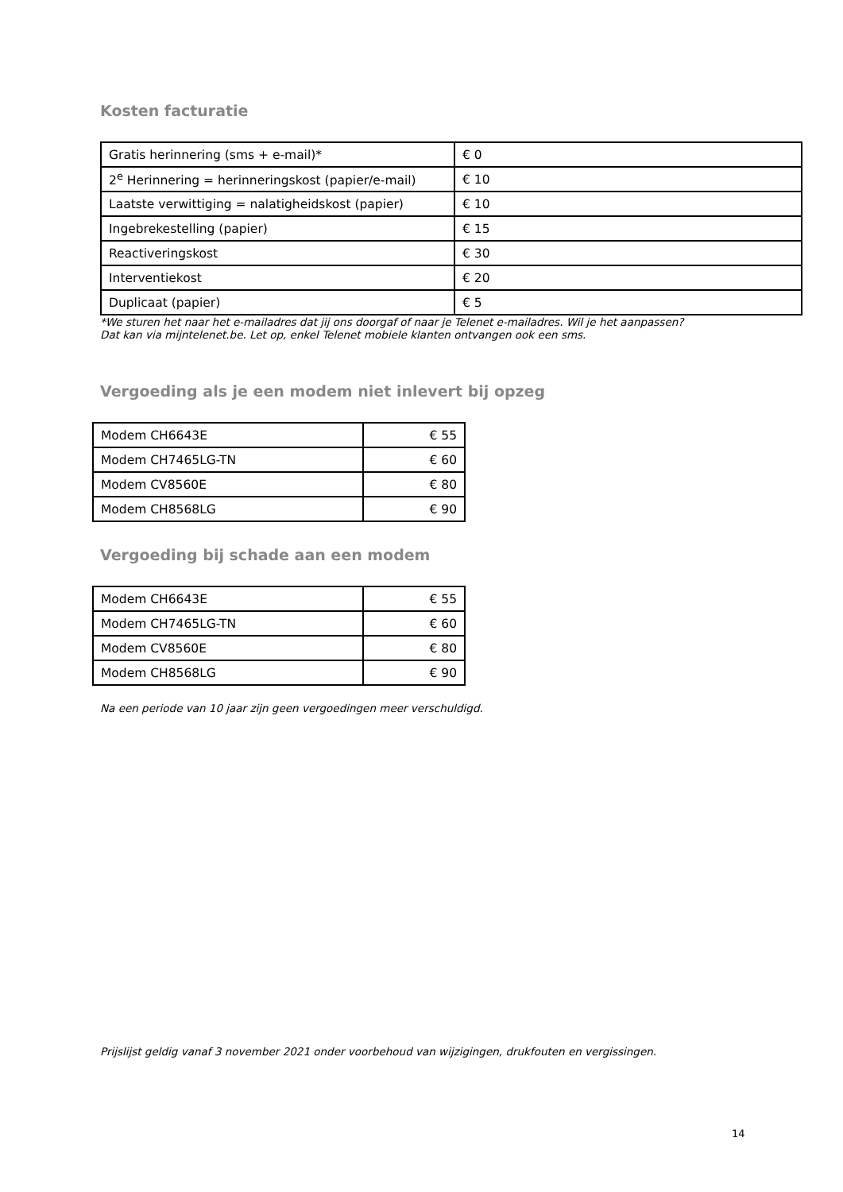Kosten facturatie
| Gratis herinnering (sms + e-mail)* | € 0 |
| 2<sup>e</sup> Herinnering = herinneringskost (papier/e-mail) | € 10 |
| Laatste verwittiging = nalatigheidskost (papier) | € 10 |
| Ingebrekestelling (papier) | € 15 |
| Reactiveringskost | € 30 |
| Interventiekost | € 20 |
| Duplicaat (papier) | € 5 |
*We sturen het naar het e-mailadres dat jij ons doorgaf of naar je Telenet e-mailadres. Wil je het aanpassen?
Dat kan via mijntelenet.be. Let op, enkel Telenet mobiele klanten ontvangen ook een sms.
Vergoeding als je een modem niet inlevert bij opzeg
| Modem CH6643E | € 55 |
| Modem CH7465LG-TN | € 60 |
| Modem CV8560E | € 80 |
| Modem CH8568LG | € 90 |
Vergoeding bij schade aan een modem
| Modem CH6643E | € 55 |
| Modem CH7465LG-TN | € 60 |
| Modem CV8560E | € 80 |
| Modem CH8568LG | € 90 |
Na een periode van 10 jaar zijn geen vergoedingen meer verschuldigd.
Prijslijst geldig vanaf 3 november 2021 onder voorbehoud van wijzigingen, drukfouten en vergissingen.
14